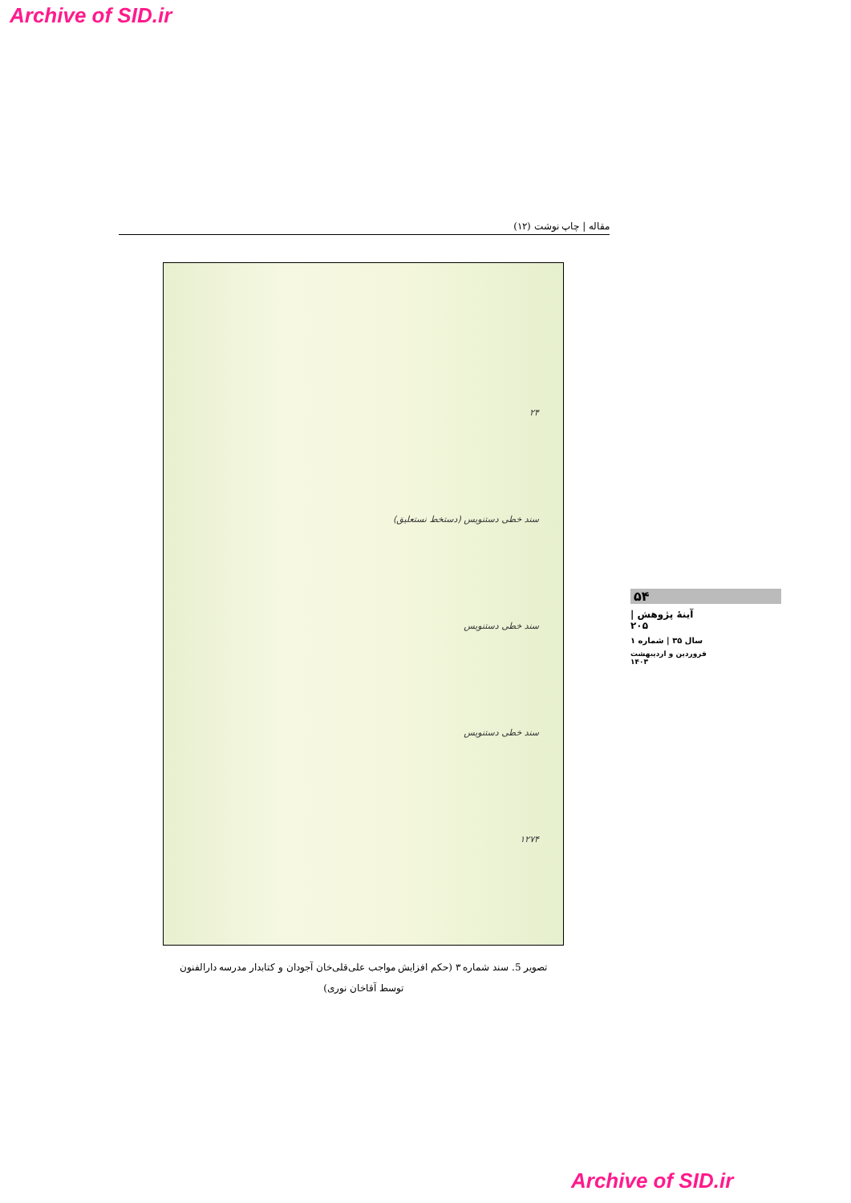Archive of SID.ir
مقاله | چاپ نوشت (۱۲)
۲۴
سند خطی دستنویس (دستخط نستعلیق)
سند خطی دستنویس
سند خطی دستنویس
۱۲۷۴
تصویر 5. سند شماره ۳ (حکم افزایش مواجب علی‌قلی‌خان آجودان و کتابدار مدرسه دارالفنون
توسط آقاخان نوری)
۵۴
آینهٔ پژوهش | ۲۰۵
سال ۳۵ | شماره ۱
فروردین و اردیبهشت ۱۴۰۳
Archive of SID.ir